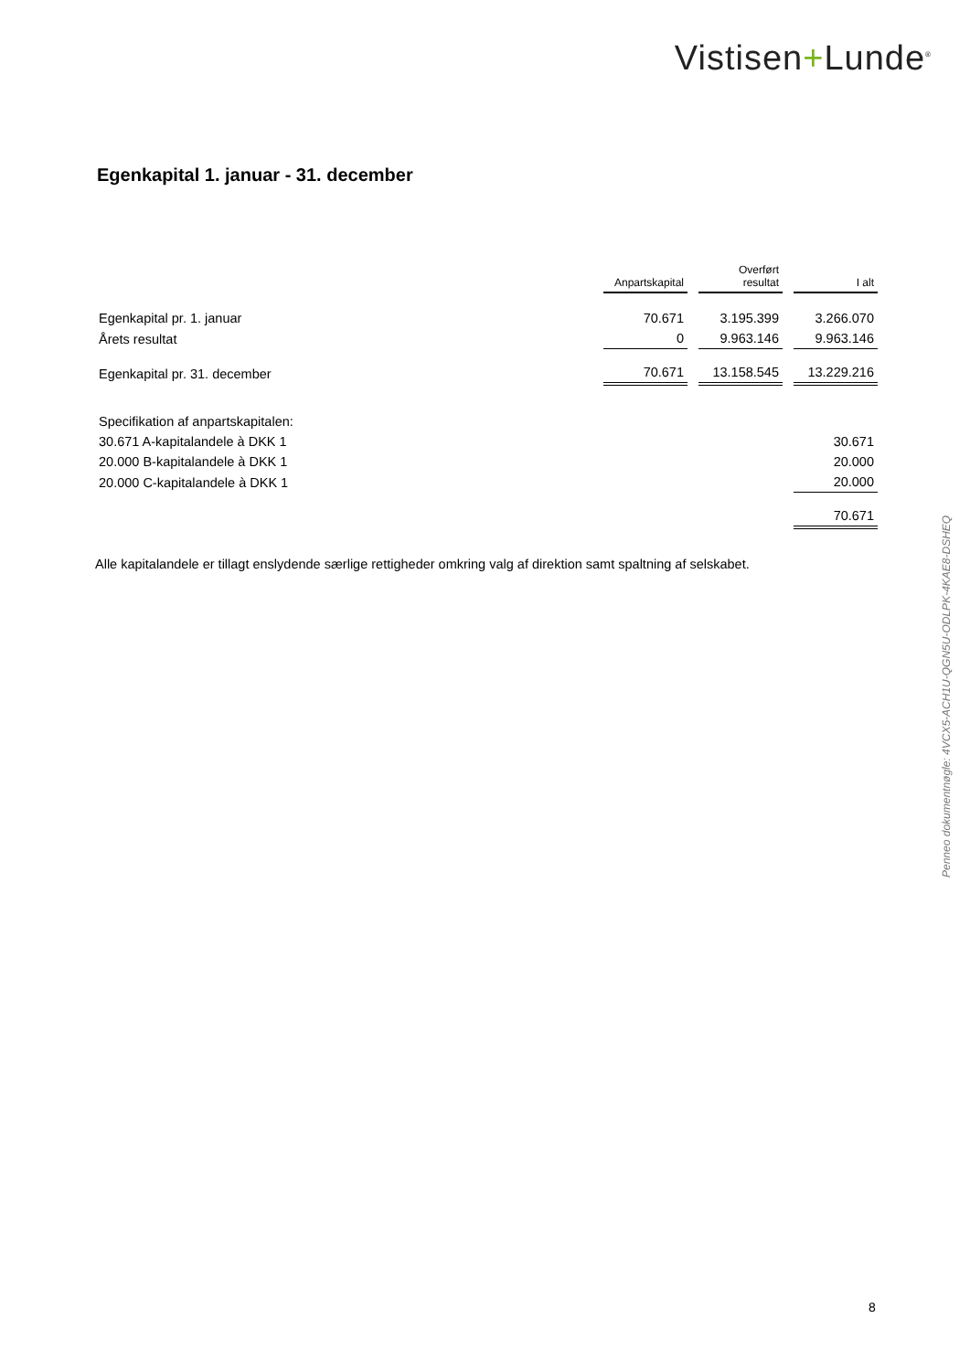Vistisen+Lunde<sup>®</sup>
Egenkapital 1. januar - 31. december
| | Anpartskapital | Overført resultat | I alt |
| Egenkapital pr. 1. januar | 70.671 | 3.195.399 | 3.266.070 |
| Årets resultat | 0 | 9.963.146 | 9.963.146 |
| Egenkapital pr. 31. december | 70.671 | 13.158.545 | 13.229.216 |
| Specifikation af anpartskapitalen: | | | |
| 30.671 A-kapitalandele à DKK 1 | | | 30.671 |
| 20.000 B-kapitalandele à DKK 1 | | | 20.000 |
| 20.000 C-kapitalandele à DKK 1 | | | 20.000 |
| | | | 70.671 |
Alle kapitalandele er tillagt enslydende særlige rettigheder omkring valg af direktion samt spaltning af selskabet.
Penneo dokumentnøgle: 4VCX5-ACH1U-QGN5U-ODLPK-4KAE8-DSHEQ
8